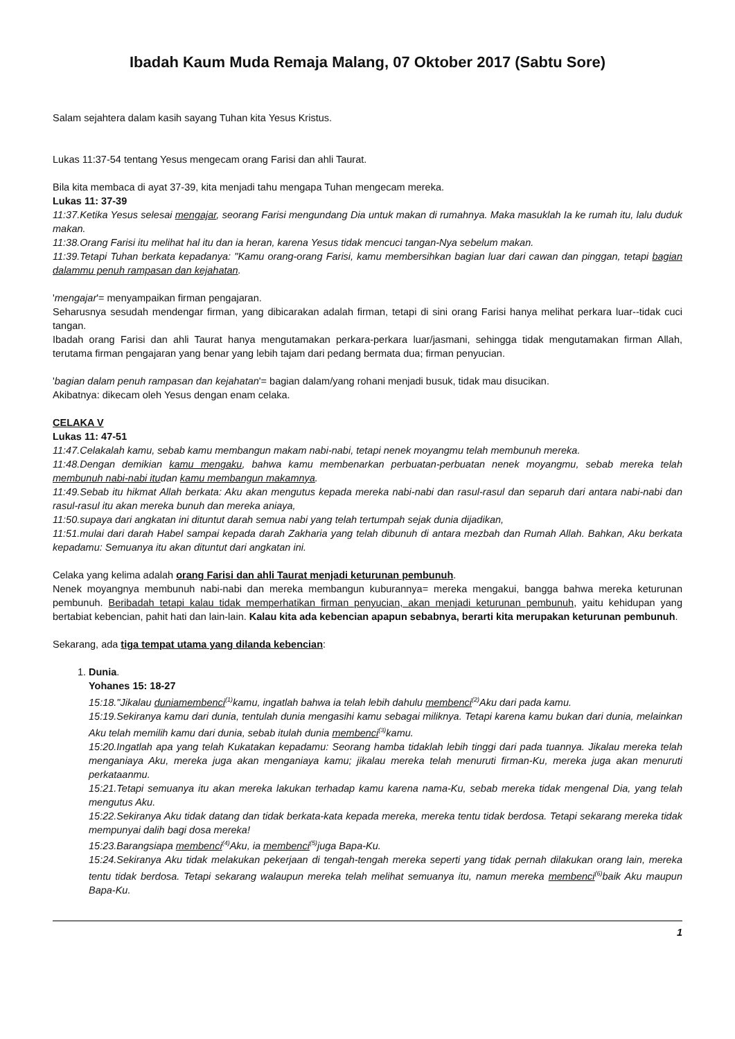Ibadah Kaum Muda Remaja Malang, 07 Oktober 2017 (Sabtu Sore)
Salam sejahtera dalam kasih sayang Tuhan kita Yesus Kristus.
Lukas 11:37-54 tentang Yesus mengecam orang Farisi dan ahli Taurat.
Bila kita membaca di ayat 37-39, kita menjadi tahu mengapa Tuhan mengecam mereka.
Lukas 11: 37-39
11:37.Ketika Yesus selesai mengajar, seorang Farisi mengundang Dia untuk makan di rumahnya. Maka masuklah Ia ke rumah itu, lalu duduk makan.
11:38.Orang Farisi itu melihat hal itu dan ia heran, karena Yesus tidak mencuci tangan-Nya sebelum makan.
11:39.Tetapi Tuhan berkata kepadanya: "Kamu orang-orang Farisi, kamu membersihkan bagian luar dari cawan dan pinggan, tetapi bagian dalammu penuh rampasan dan kejahatan.
'mengajar'= menyampaikan firman pengajaran.
Seharusnya sesudah mendengar firman, yang dibicarakan adalah firman, tetapi di sini orang Farisi hanya melihat perkara luar--tidak cuci tangan.
Ibadah orang Farisi dan ahli Taurat hanya mengutamakan perkara-perkara luar/jasmani, sehingga tidak mengutamakan firman Allah, terutama firman pengajaran yang benar yang lebih tajam dari pedang bermata dua; firman penyucian.
'bagian dalam penuh rampasan dan kejahatan'= bagian dalam/yang rohani menjadi busuk, tidak mau disucikan.
Akibatnya: dikecam oleh Yesus dengan enam celaka.
CELAKA V
Lukas 11: 47-51
11:47.Celakalah kamu, sebab kamu membangun makam nabi-nabi, tetapi nenek moyangmu telah membunuh mereka.
11:48.Dengan demikian kamu mengaku, bahwa kamu membenarkan perbuatan-perbuatan nenek moyangmu, sebab mereka telah membunuh nabi-nabi itudan kamu membangun makamnya.
11:49.Sebab itu hikmat Allah berkata: Aku akan mengutus kepada mereka nabi-nabi dan rasul-rasul dan separuh dari antara nabi-nabi dan rasul-rasul itu akan mereka bunuh dan mereka aniaya,
11:50.supaya dari angkatan ini dituntut darah semua nabi yang telah tertumpah sejak dunia dijadikan,
11:51.mulai dari darah Habel sampai kepada darah Zakharia yang telah dibunuh di antara mezbah dan Rumah Allah. Bahkan, Aku berkata kepadamu: Semuanya itu akan dituntut dari angkatan ini.
Celaka yang kelima adalah orang Farisi dan ahli Taurat menjadi keturunan pembunuh.
Nenek moyangnya membunuh nabi-nabi dan mereka membangun kuburannya= mereka mengakui, bangga bahwa mereka keturunan pembunuh. Beribadah tetapi kalau tidak memperhatikan firman penyucian, akan menjadi keturunan pembunuh, yaitu kehidupan yang bertabiat kebencian, pahit hati dan lain-lain. Kalau kita ada kebencian apapun sebabnya, berarti kita merupakan keturunan pembunuh.
Sekarang, ada tiga tempat utama yang dilanda kebencian:
1. Dunia.
Yohanes 15: 18-27
15:18."Jikalau duniamembenci<sup>(1)</sup>kamu, ingatlah bahwa ia telah lebih dahulu membenci<sup>(2)</sup>Aku dari pada kamu.
15:19.Sekiranya kamu dari dunia, tentulah dunia mengasihi kamu sebagai miliknya. Tetapi karena kamu bukan dari dunia, melainkan Aku telah memilih kamu dari dunia, sebab itulah dunia membenci<sup>(3)</sup>kamu.
15:20.Ingatlah apa yang telah Kukatakan kepadamu: Seorang hamba tidaklah lebih tinggi dari pada tuannya. Jikalau mereka telah menganiaya Aku, mereka juga akan menganiaya kamu; jikalau mereka telah menuruti firman-Ku, mereka juga akan menuruti perkataanmu.
15:21.Tetapi semuanya itu akan mereka lakukan terhadap kamu karena nama-Ku, sebab mereka tidak mengenal Dia, yang telah mengutus Aku.
15:22.Sekiranya Aku tidak datang dan tidak berkata-kata kepada mereka, mereka tentu tidak berdosa. Tetapi sekarang mereka tidak mempunyai dalih bagi dosa mereka!
15:23.Barangsiapa membenci<sup>(4)</sup>Aku, ia membenci<sup>(5)</sup>juga Bapa-Ku.
15:24.Sekiranya Aku tidak melakukan pekerjaan di tengah-tengah mereka seperti yang tidak pernah dilakukan orang lain, mereka tentu tidak berdosa. Tetapi sekarang walaupun mereka telah melihat semuanya itu, namun mereka membenci<sup>(6)</sup>baik Aku maupun Bapa-Ku.
1